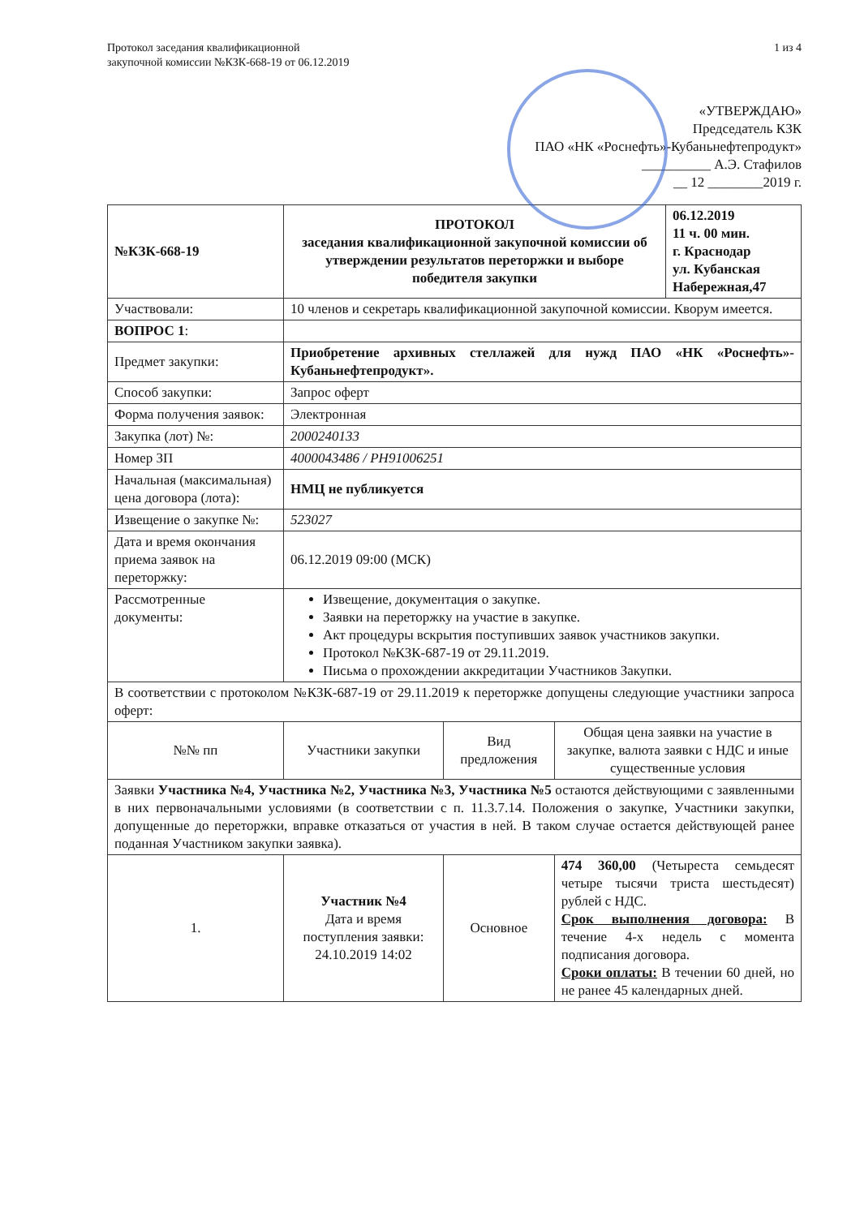Протокол заседания квалификационной
закупочной комиссии №КЗК-668-19 от 06.12.2019
1 из 4
«УТВЕРЖДАЮ»
Председатель КЗК
ПАО «НК «Роснефть»-Кубаньнефтепродукт»
__________ А.Э. Стафилов
__ 12 ________2019 г.
| №КЗК-668-19 | ПРОТОКОЛ заседания квалификационной закупочной комиссии об утверждении результатов переторжки и выборе победителя закупки | | | 06.12.2019 11 ч. 00 мин. г. Краснодар ул. Кубанская Набережная,47 |
| Участвовали: | 10 членов и секретарь квалификационной закупочной комиссии. Кворум имеется. | | | |
| ВОПРОС 1 : | | | | |
| Предмет закупки: | Приобретение архивных стеллажей для нужд ПАО «НК «Роснефть»-Кубаньнефтепродукт». | | | |
| Способ закупки: | Запрос оферт | | | |
| Форма получения заявок: | Электронная | | | |
| Закупка (лот) №: | 2000240133 | | | |
| Номер ЗП | 4000043486 / РН91006251 | | | |
| Начальная (максимальная) цена договора (лота): | НМЦ не публикуется | | | |
| Извещение о закупке №: | 523027 | | | |
| Дата и время окончания приема заявок на переторжку: | 06.12.2019 09:00 (МСК) | | | |
| Рассмотренные документы: | Извещение, документация о закупке. Заявки на переторжку на участие в закупке. Акт процедуры вскрытия поступивших заявок участников закупки. Протокол №КЗК-687-19 от 29.11.2019. Письма о прохождении аккредитации Участников Закупки. | | | |
| В соответствии с протоколом №КЗК-687-19 от 29.11.2019 к переторжке допущены следующие участники запроса оферт: | | | | |
| №№ пп | Участники закупки | Вид предложения | Общая цена заявки на участие в закупке, валюта заявки с НДС и иные существенные условия | |
| Заявки Участника №4, Участника №2, Участника №3, Участника №5 остаются действующими с заявленными в них первоначальными условиями (в соответствии с п. 11.3.7.14. Положения о закупке, Участники закупки, допущенные до переторжки, вправке отказаться от участия в ней. В таком случае остается действующей ранее поданная Участником закупки заявка). | | | | |
| 1. | Участник №4 Дата и время поступления заявки: 24.10.2019 14:02 | Основное | 474 360,00 (Четыреста семьдесят четыре тысячи триста шестьдесят) рублей с НДС. Срок выполнения договора: В течение 4-х недель с момента подписания договора. Сроки оплаты: В течении 60 дней, но не ранее 45 календарных дней. | |